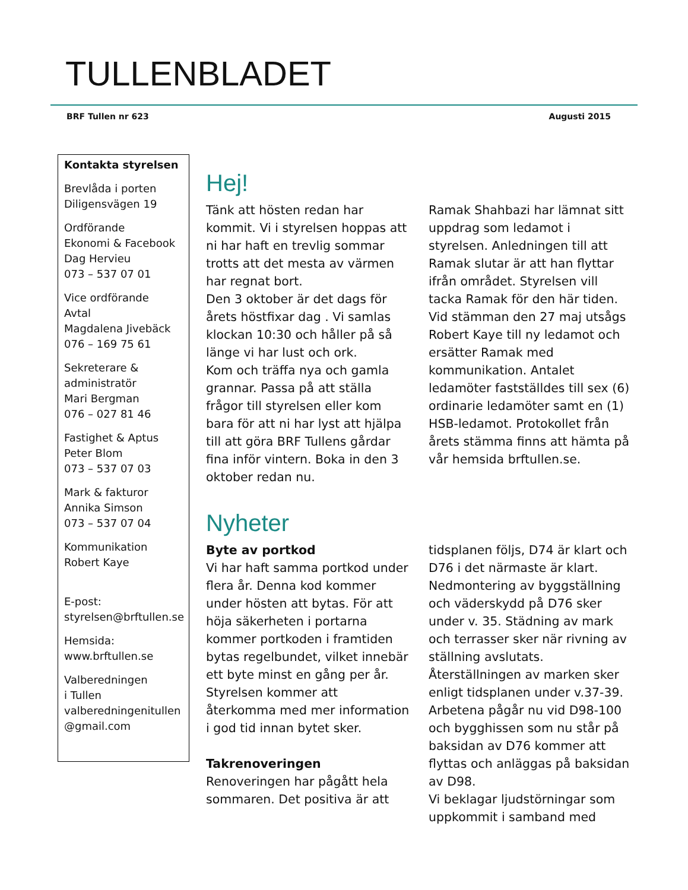TULLENBLADET
BRF Tullen nr 623 Augusti 2015
Kontakta styrelsen
Brevlåda i porten
Diligensvägen 19
Ordförande
Ekonomi & Facebook
Dag Hervieu
073 – 537 07 01
Vice ordförande
Avtal
Magdalena Jivebäck
076 – 169 75 61
Sekreterare &
administratör
Mari Bergman
076 – 027 81 46
Fastighet & Aptus
Peter Blom
073 – 537 07 03
Mark & fakturor
Annika Simson
073 – 537 07 04
Kommunikation
Robert Kaye
E-post:
styrelsen@brftullen.se
Hemsida:
www.brftullen.se
Valberedningen
i Tullen
valberedningenitullen
@gmail.com
Hej!
Tänk att hösten redan har kommit. Vi i styrelsen hoppas att ni har haft en trevlig sommar trotts att det mesta av värmen har regnat bort.
Den 3 oktober är det dags för årets höstfixar dag . Vi samlas klockan 10:30 och håller på så länge vi har lust och ork.
Kom och träffa nya och gamla grannar. Passa på att ställa frågor till styrelsen eller kom bara för att ni har lyst att hjälpa till att göra BRF Tullens gårdar fina inför vintern. Boka in den 3 oktober redan nu.
Ramak Shahbazi har lämnat sitt uppdrag som ledamot i styrelsen. Anledningen till att Ramak slutar är att han flyttar ifrån området. Styrelsen vill tacka Ramak för den här tiden. Vid stämman den 27 maj utsågs Robert Kaye till ny ledamot och ersätter Ramak med kommunikation. Antalet ledamöter fastställdes till sex (6) ordinarie ledamöter samt en (1) HSB-ledamot. Protokollet från årets stämma finns att hämta på vår hemsida brftullen.se.
Nyheter
Byte av portkod
Vi har haft samma portkod under flera år. Denna kod kommer under hösten att bytas. För att höja säkerheten i portarna kommer portkoden i framtiden bytas regelbundet, vilket innebär ett byte minst en gång per år. Styrelsen kommer att återkomma med mer information i god tid innan bytet sker.
Takrenoveringen
Renoveringen har pågått hela sommaren. Det positiva är att
tidsplanen följs, D74 är klart och D76 i det närmaste är klart. Nedmontering av byggställning och väderskydd på D76 sker under v. 35. Städning av mark och terrasser sker när rivning av ställning avslutats.
Återställningen av marken sker enligt tidsplanen under v.37-39. Arbetena pågår nu vid D98-100 och bygghissen som nu står på baksidan av D76 kommer att flyttas och anläggas på baksidan av D98.
Vi beklagar ljudstörningar som uppkommit i samband med